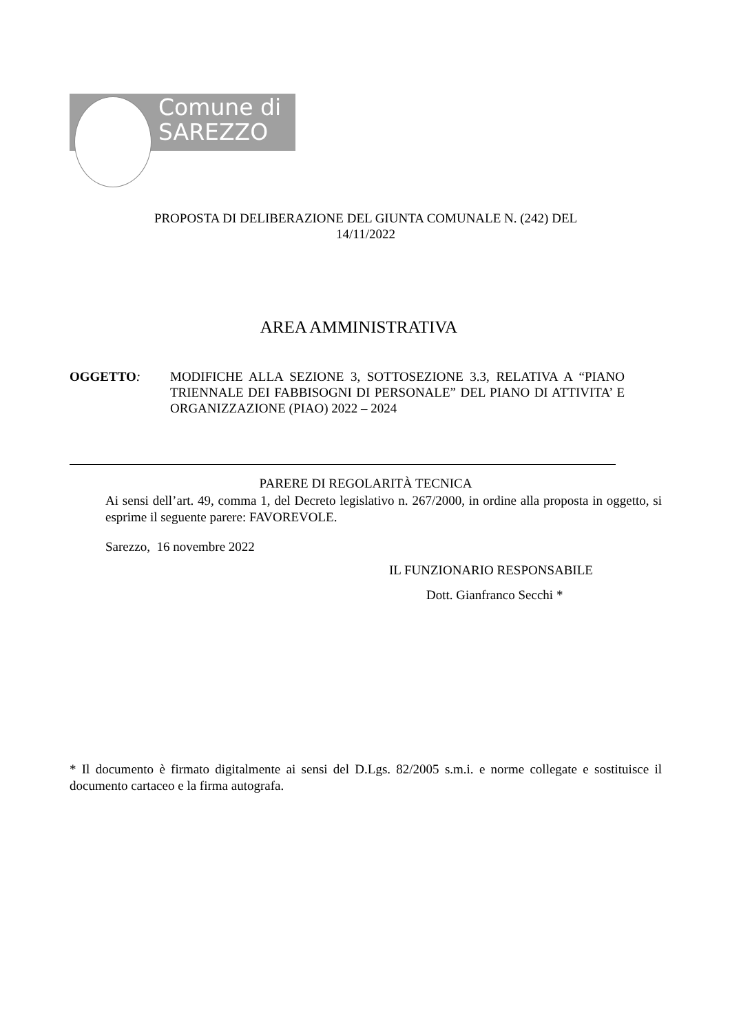Comune di
SAREZZO
PROPOSTA DI DELIBERAZIONE DEL GIUNTA COMUNALE N. (242) DEL
14/11/2022
AREA AMMINISTRATIVA
OGGETTO: MODIFICHE ALLA SEZIONE 3, SOTTOSEZIONE 3.3, RELATIVA A “PIANO TRIENNALE DEI FABBISOGNI DI PERSONALE” DEL PIANO DI ATTIVITA’ E ORGANIZZAZIONE (PIAO) 2022 – 2024
PARERE DI REGOLARITÀ TECNICA
Ai sensi dell’art. 49, comma 1, del Decreto legislativo n. 267/2000, in ordine alla proposta in oggetto, si esprime il seguente parere: FAVOREVOLE.
Sarezzo, 16 novembre 2022
IL FUNZIONARIO RESPONSABILE
Dott. Gianfranco Secchi *
* Il documento è firmato digitalmente ai sensi del D.Lgs. 82/2005 s.m.i. e norme collegate e sostituisce il documento cartaceo e la firma autografa.